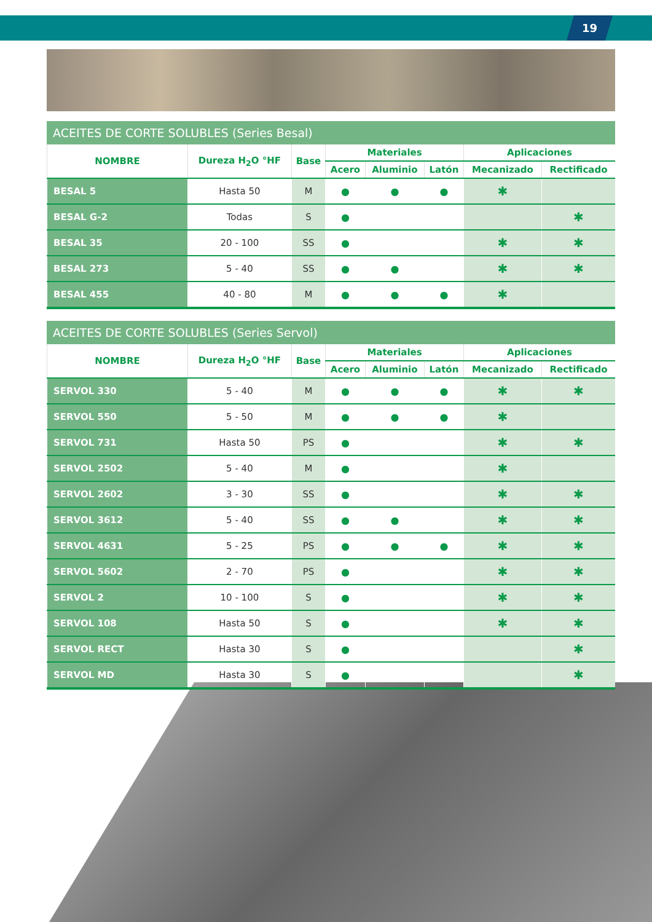19
ACEITES DE CORTE SOLUBLES (Series Besal)
| NOMBRE | Dureza H<sub>2</sub>O °HF | Base | Materiales | | | Aplicaciones | |
| --- | --- | --- | --- | --- | --- | --- | --- |
| | | | Acero | Aluminio | Latón | Mecanizado | Rectificado |
| BESAL 5 | Hasta 50 | M | ● | ● | ● | ✱ | |
| BESAL G-2 | Todas | S | ● | | | | ✱ |
| BESAL 35 | 20 - 100 | SS | ● | | | ✱ | ✱ |
| BESAL 273 | 5 - 40 | SS | ● | ● | | ✱ | ✱ |
| BESAL 455 | 40 - 80 | M | ● | ● | ● | ✱ | |
ACEITES DE CORTE SOLUBLES (Series Servol)
| NOMBRE | Dureza H<sub>2</sub>O °HF | Base | Materiales | | | Aplicaciones | |
| --- | --- | --- | --- | --- | --- | --- | --- |
| | | | Acero | Aluminio | Latón | Mecanizado | Rectificado |
| SERVOL 330 | 5 - 40 | M | ● | ● | ● | ✱ | ✱ |
| SERVOL 550 | 5 - 50 | M | ● | ● | ● | ✱ | |
| SERVOL 731 | Hasta 50 | PS | ● | | | ✱ | ✱ |
| SERVOL 2502 | 5 - 40 | M | ● | | | ✱ | |
| SERVOL 2602 | 3 - 30 | SS | ● | | | ✱ | ✱ |
| SERVOL 3612 | 5 - 40 | SS | ● | ● | | ✱ | ✱ |
| SERVOL 4631 | 5 - 25 | PS | ● | ● | ● | ✱ | ✱ |
| SERVOL 5602 | 2 - 70 | PS | ● | | | ✱ | ✱ |
| SERVOL 2 | 10 - 100 | S | ● | | | ✱ | ✱ |
| SERVOL 108 | Hasta 50 | S | ● | | | ✱ | ✱ |
| SERVOL RECT | Hasta 30 | S | ● | | | | ✱ |
| SERVOL MD | Hasta 30 | S | ● | | | | ✱ |